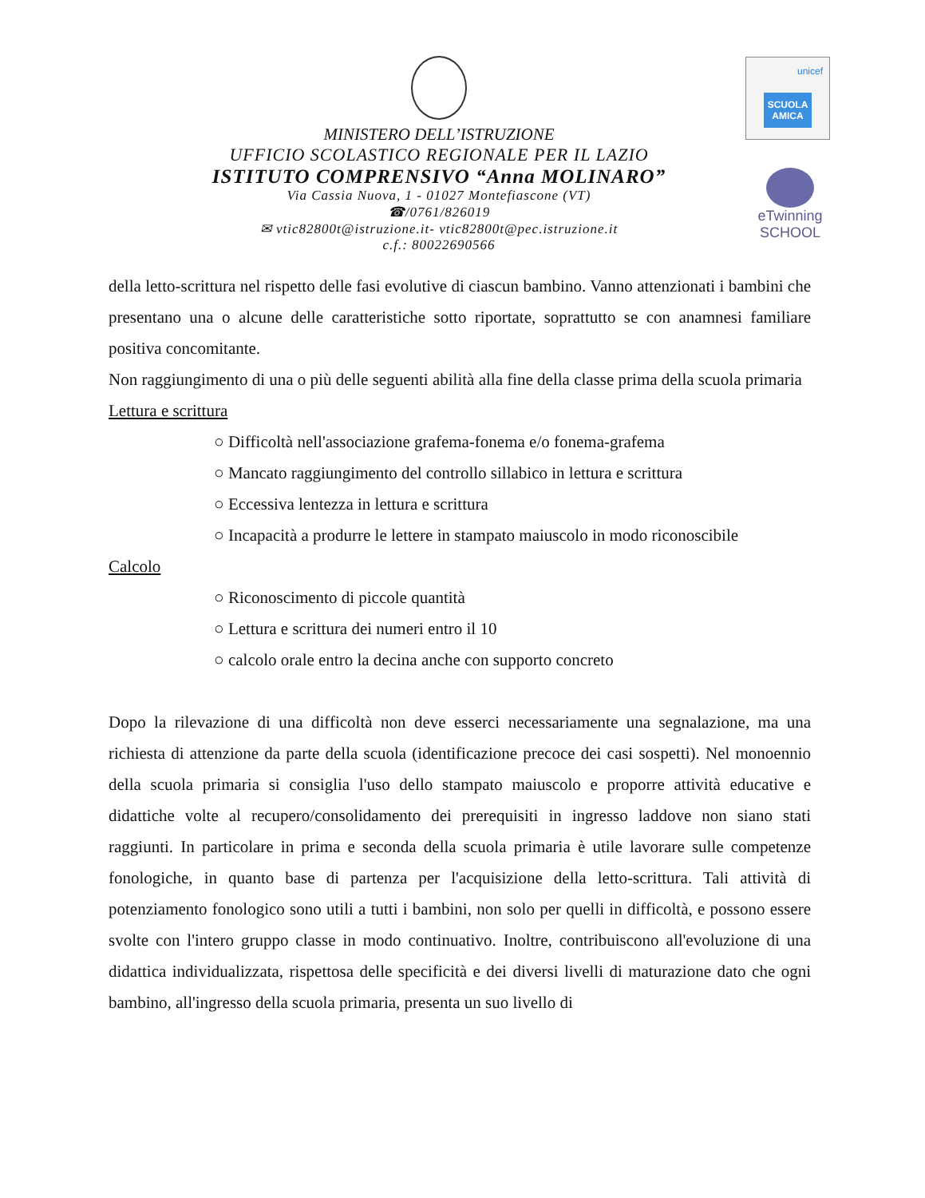unicef
SCUOLA AMICA
eTwinning
SCHOOL
MINISTERO DELL’ISTRUZIONE
UFFICIO SCOLASTICO REGIONALE PER IL LAZIO
ISTITUTO COMPRENSIVO “Anna MOLINARO”
Via Cassia Nuova, 1 - 01027 Montefiascone (VT)
☎/0761/826019
✉ vtic82800t@istruzione.it- vtic82800t@pec.istruzione.it
c.f.: 80022690566
della letto-scrittura nel rispetto delle fasi evolutive di ciascun bambino. Vanno attenzionati i bambini che presentano una o alcune delle caratteristiche sotto riportate, soprattutto se con anamnesi familiare positiva concomitante.
Non raggiungimento di una o più delle seguenti abilità alla fine della classe prima della scuola primaria
Lettura e scrittura
○ Difficoltà nell'associazione grafema-fonema e/o fonema-grafema
○ Mancato raggiungimento del controllo sillabico in lettura e scrittura
○ Eccessiva lentezza in lettura e scrittura
○ Incapacità a produrre le lettere in stampato maiuscolo in modo riconoscibile
Calcolo
○ Riconoscimento di piccole quantità
○ Lettura e scrittura dei numeri entro il 10
○ calcolo orale entro la decina anche con supporto concreto
Dopo la rilevazione di una difficoltà non deve esserci necessariamente una segnalazione, ma una richiesta di attenzione da parte della scuola (identificazione precoce dei casi sospetti). Nel monoennio della scuola primaria si consiglia l'uso dello stampato maiuscolo e proporre attività educative e didattiche volte al recupero/consolidamento dei prerequisiti in ingresso laddove non siano stati raggiunti. In particolare in prima e seconda della scuola primaria è utile lavorare sulle competenze fonologiche, in quanto base di partenza per l'acquisizione della letto-scrittura. Tali attività di potenziamento fonologico sono utili a tutti i bambini, non solo per quelli in difficoltà, e possono essere svolte con l'intero gruppo classe in modo continuativo. Inoltre, contribuiscono all'evoluzione di una didattica individualizzata, rispettosa delle specificità e dei diversi livelli di maturazione dato che ogni bambino, all'ingresso della scuola primaria, presenta un suo livello di